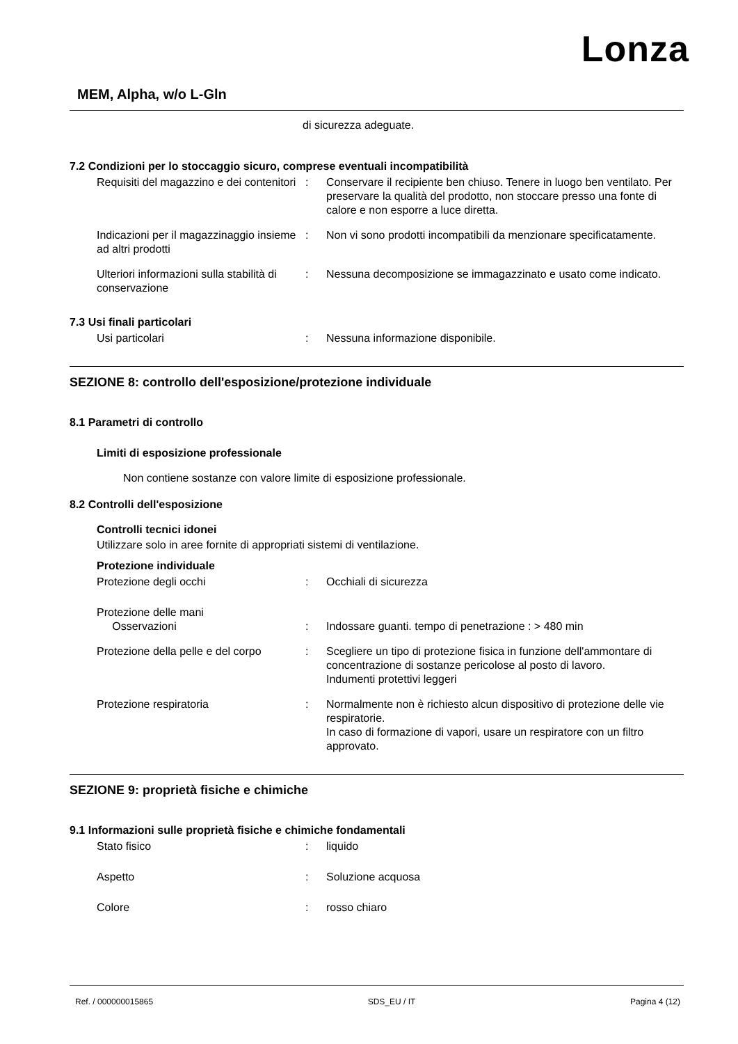Lonza
MEM, Alpha, w/o L-Gln
di sicurezza adeguate.
7.2 Condizioni per lo stoccaggio sicuro, comprese eventuali incompatibilità
Requisiti del magazzino e dei contenitori
: Conservare il recipiente ben chiuso. Tenere in luogo ben ventilato. Per preservare la qualità del prodotto, non stoccare presso una fonte di calore e non esporre a luce diretta.
Indicazioni per il magazzinaggio insieme ad altri prodotti
: Non vi sono prodotti incompatibili da menzionare specificatamente.
Ulteriori informazioni sulla stabilità di conservazione
: Nessuna decomposizione se immagazzinato e usato come indicato.
7.3 Usi finali particolari
Usi particolari : Nessuna informazione disponibile.
SEZIONE 8: controllo dell'esposizione/protezione individuale
8.1 Parametri di controllo
Limiti di esposizione professionale
Non contiene sostanze con valore limite di esposizione professionale.
8.2 Controlli dell'esposizione
Controlli tecnici idonei
Utilizzare solo in aree fornite di appropriati sistemi di ventilazione.
Protezione individuale
Protezione degli occhi : Occhiali di sicurezza
Protezione delle mani
Osservazioni
:
Indossare guanti. tempo di penetrazione : > 480 min
Protezione della pelle e del corpo
: Scegliere un tipo di protezione fisica in funzione dell'ammontare di concentrazione di sostanze pericolose al posto di lavoro.
Indumenti protettivi leggeri
Protezione respiratoria : Normalmente non è richiesto alcun dispositivo di protezione delle vie respiratorie.
In caso di formazione di vapori, usare un respiratore con un filtro approvato.
SEZIONE 9: proprietà fisiche e chimiche
9.1 Informazioni sulle proprietà fisiche e chimiche fondamentali
Stato fisico : liquido
Aspetto : Soluzione acquosa
Colore : rosso chiaro
Ref. / 000000015865 SDS_EU / IT Pagina 4 (12)